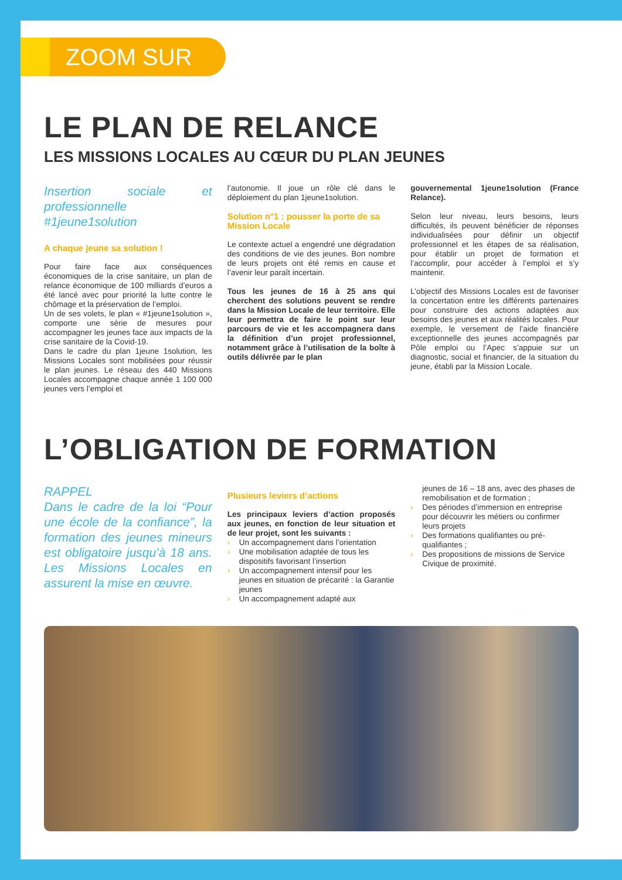ZOOM SUR
LE PLAN DE RELANCE
LES MISSIONS LOCALES AU CŒUR DU PLAN JEUNES
Insertion sociale et professionnelle #1jeune1solution
A chaque jeune sa solution !
Pour faire face aux conséquences économiques de la crise sanitaire, un plan de relance économique de 100 milliards d’euros a été lancé avec pour priorité la lutte contre le chômage et la préservation de l’emploi.
Un de ses volets, le plan « #1jeune1solution », comporte une série de mesures pour accompagner les jeunes face aux impacts de la crise sanitaire de la Covid-19.
Dans le cadre du plan 1jeune 1solution, les Missions Locales sont mobilisées pour réussir le plan jeunes. Le réseau des 440 Missions Locales accompagne chaque année 1 100 000 jeunes vers l’emploi et
l’autonomie. Il joue un rôle clé dans le déploiement du plan 1jeune1solution.
Solution n°1 : pousser la porte de sa Mission Locale
Le contexte actuel a engendré une dégradation des conditions de vie des jeunes. Bon nombre de leurs projets ont été remis en cause et l’avenir leur paraît incertain.
Tous les jeunes de 16 à 25 ans qui cherchent des solutions peuvent se rendre dans la Mission Locale de leur territoire. Elle leur permettra de faire le point sur leur parcours de vie et les accompagnera dans la définition d’un projet professionnel, notamment grâce à l’utilisation de la boîte à outils délivrée par le plan
gouvernemental 1jeune1solution (France Relance).
Selon leur niveau, leurs besoins, leurs difficultés, ils peuvent bénéficier de réponses individualisées pour définir un objectif professionnel et les étapes de sa réalisation, pour établir un projet de formation et l’accomplir, pour accéder à l’emploi et s’y maintenir.
L’objectif des Missions Locales est de favoriser la concertation entre les différents partenaires pour construire des actions adaptées aux besoins des jeunes et aux réalités locales. Pour exemple, le versement de l’aide financière exceptionnelle des jeunes accompagnés par Pôle emploi ou l’Apec s’appuie sur un diagnostic, social et financier, de la situation du jeune, établi par la Mission Locale.
L’OBLIGATION DE FORMATION
RAPPEL
Dans le cadre de la loi “Pour une école de la confiance”, la formation des jeunes mineurs est obligatoire jusqu’à 18 ans. Les Missions Locales en assurent la mise en œuvre.
Plusieurs leviers d’actions
Les principaux leviers d’action proposés aux jeunes, en fonction de leur situation et de leur projet, sont les suivants :
› Un accompagnement dans l’orientation
› Une mobilisation adaptée de tous les dispositifs favorisant l’insertion
› Un accompagnement intensif pour les jeunes en situation de précarité : la Garantie jeunes
› Un accompagnement adapté aux
jeunes de 16 – 18 ans, avec des phases de remobilisation et de formation ;
› Des périodes d’immersion en entreprise pour découvrir les métiers ou confirmer leurs projets
› Des formations qualifiantes ou pré-qualifiantes ;
› Des propositions de missions de Service Civique de proximité.